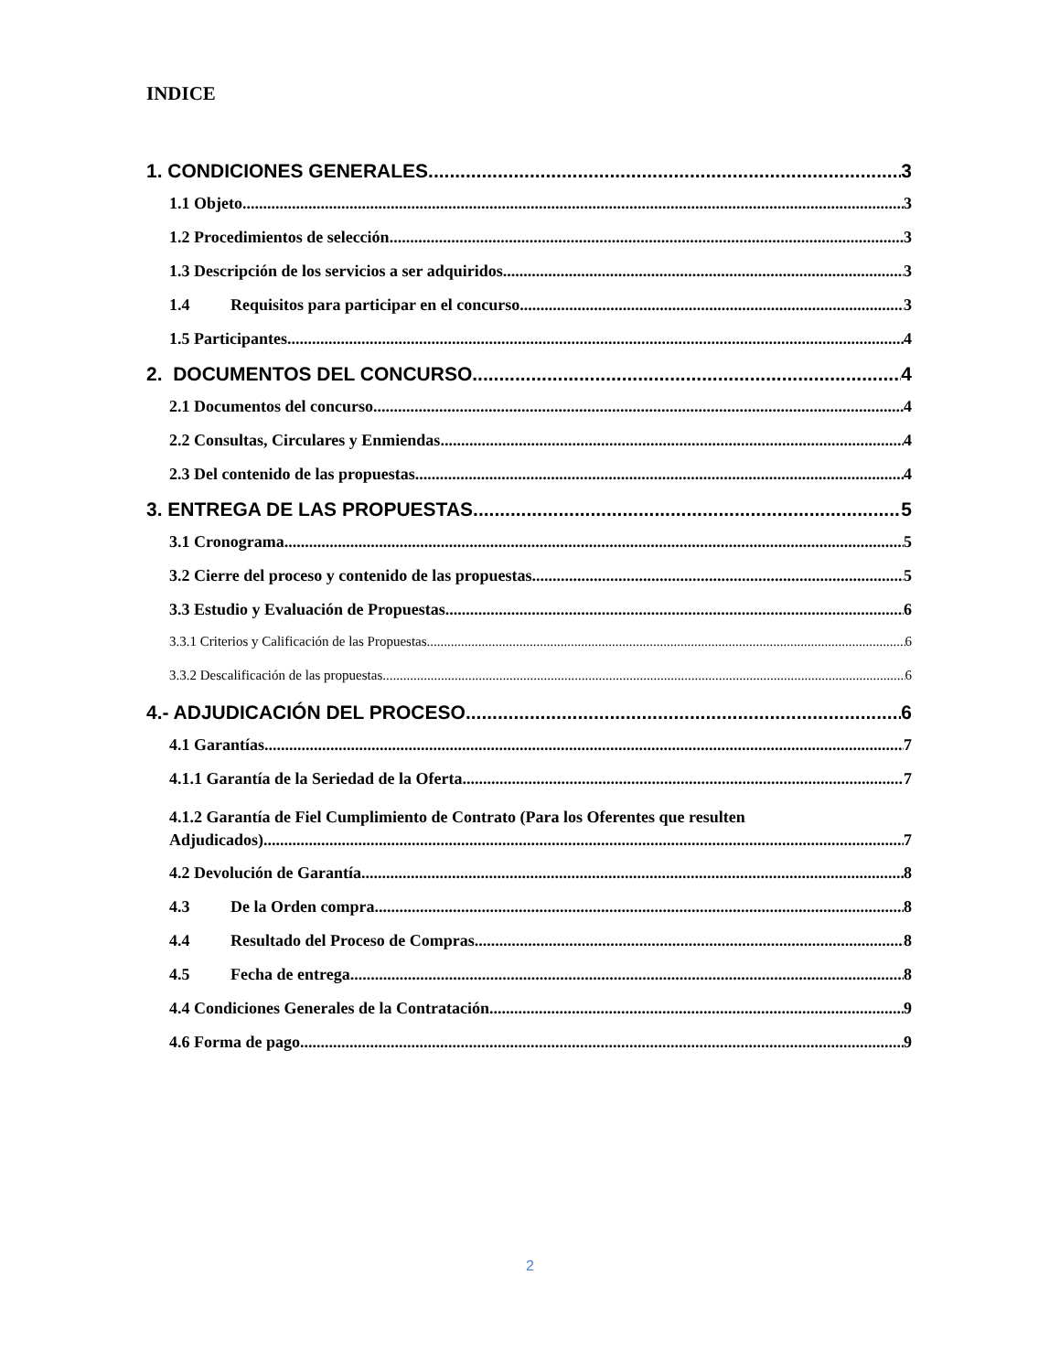INDICE
1. CONDICIONES GENERALES 3
1.1 Objeto 3
1.2 Procedimientos de selección 3
1.3 Descripción de los servicios a ser adquiridos 3
1.4 Requisitos para participar en el concurso 3
1.5 Participantes 4
2. DOCUMENTOS DEL CONCURSO 4
2.1 Documentos del concurso 4
2.2 Consultas, Circulares y Enmiendas 4
2.3 Del contenido de las propuestas 4
3. ENTREGA DE LAS PROPUESTAS 5
3.1 Cronograma 5
3.2 Cierre del proceso y contenido de las propuestas 5
3.3 Estudio y Evaluación de Propuestas 6
3.3.1 Criterios y Calificación de las Propuestas 6
3.3.2 Descalificación de las propuestas 6
4.- ADJUDICACIÓN DEL PROCESO 6
4.1 Garantías 7
4.1.1 Garantía de la Seriedad de la Oferta 7
4.1.2 Garantía de Fiel Cumplimiento de Contrato (Para los Oferentes que resulten
Adjudicados) 7
4.2 Devolución de Garantía 8
4.3 De la Orden compra 8
4.4 Resultado del Proceso de Compras 8
4.5 Fecha de entrega 8
4.4 Condiciones Generales de la Contratación 9
4.6 Forma de pago 9
2